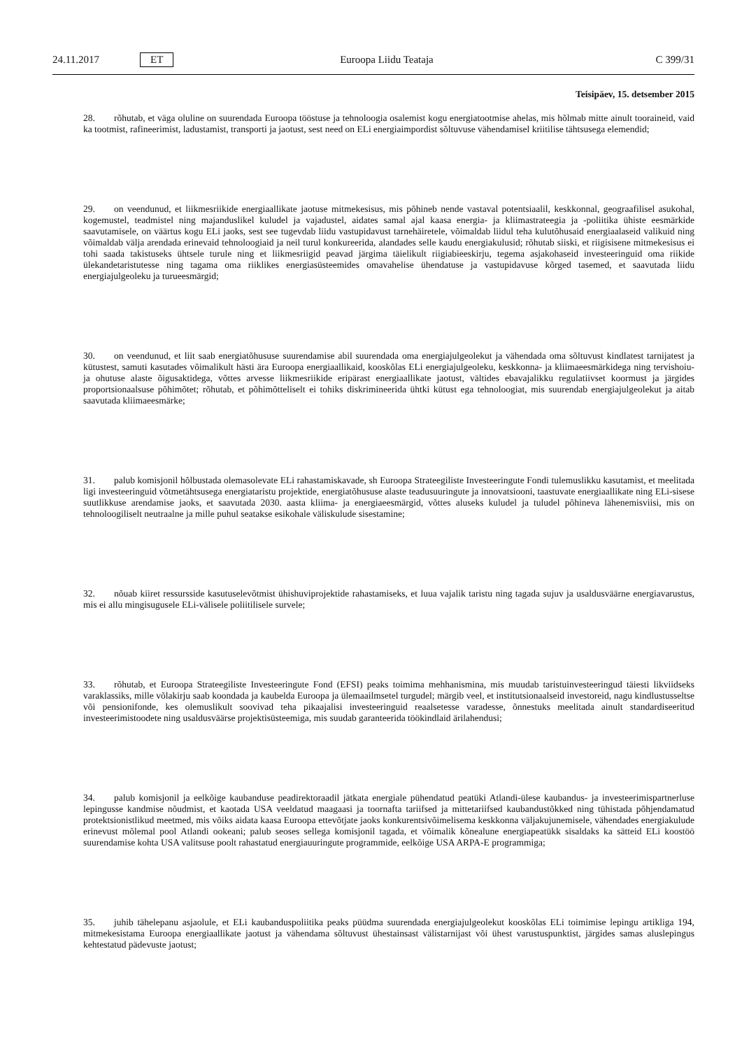24.11.2017 ET Euroopa Liidu Teataja C 399/31
Teisipäev, 15. detsember 2015
28. rõhutab, et väga oluline on suurendada Euroopa tööstuse ja tehnoloogia osalemist kogu energiatootmise ahelas, mis hõlmab mitte ainult tooraineid, vaid ka tootmist, rafineerimist, ladustamist, transporti ja jaotust, sest need on ELi energiaimpordist sõltuvuse vähendamisel kriitilise tähtsusega elemendid;
29. on veendunud, et liikmesriikide energiaallikate jaotuse mitmekesisus, mis põhineb nende vastaval potentsiaalil, keskkonnal, geograafilisel asukohal, kogemustel, teadmistel ning majanduslikel kuludel ja vajadustel, aidates samal ajal kaasa energia- ja kliimastrateegia ja -poliitika ühiste eesmärkide saavutamisele, on väärtus kogu ELi jaoks, sest see tugevdab liidu vastupidavust tarnehäiretele, võimaldab liidul teha kulutõhusaid energiaalaseid valikuid ning võimaldab välja arendada erinevaid tehnoloogiaid ja neil turul konkureerida, alandades selle kaudu energiakulusid; rõhutab siiski, et riigisisene mitmekesisus ei tohi saada takistuseks ühtsele turule ning et liikmesriigid peavad järgima täielikult riigiabieeskirju, tegema asjakohaseid investeeringuid oma riikide ülekandetaristutesse ning tagama oma riiklikes energiasüsteemides omavahelise ühendatuse ja vastupidavuse kõrged tasemed, et saavutada liidu energiajulgeoleku ja turueesmärgid;
30. on veendunud, et liit saab energiatõhususe suurendamise abil suurendada oma energiajulgeolekut ja vähendada oma sõltuvust kindlatest tarnijatest ja kütustest, samuti kasutades võimalikult hästi ära Euroopa energiaallikaid, kooskõlas ELi energiajulgeoleku, keskkonna- ja kliimaeesmärkidega ning tervishoiu- ja ohutuse alaste õigusaktidega, võttes arvesse liikmesriikide eripärast energiaallikate jaotust, vältides ebavajalikku regulatiivset koormust ja järgides proportsionaalsuse põhimõtet; rõhutab, et põhimõtteliselt ei tohiks diskrimineerida ühtki kütust ega tehnoloogiat, mis suurendab energiajulgeolekut ja aitab saavutada kliimaeesmärke;
31. palub komisjonil hõlbustada olemasolevate ELi rahastamiskavade, sh Euroopa Strateegiliste Investeeringute Fondi tulemuslikku kasutamist, et meelitada ligi investeeringuid võtmetähtsusega energiataristu projektide, energiatõhususe alaste teadusuuringute ja innovatsiooni, taastuvate energiaallikate ning ELi-sisese suutlikkuse arendamise jaoks, et saavutada 2030. aasta kliima- ja energiaeesmärgid, võttes aluseks kuludel ja tuludel põhineva lähenemisviisi, mis on tehnoloogiliselt neutraalne ja mille puhul seatakse esikohale väliskulude sisestamine;
32. nõuab kiiret ressursside kasutuselevõtmist ühishuviprojektide rahastamiseks, et luua vajalik taristu ning tagada sujuv ja usaldusväärne energiavarustus, mis ei allu mingisugusele ELi-välisele poliitilisele survele;
33. rõhutab, et Euroopa Strateegiliste Investeeringute Fond (EFSI) peaks toimima mehhanismina, mis muudab taristuinvesteeringud täiesti likviidseks varaklassiks, mille võlakirju saab koondada ja kaubelda Euroopa ja ülemaailmsetel turgudel; märgib veel, et institutsionaalseid investoreid, nagu kindlustusseltse või pensionifonde, kes olemuslikult soovivad teha pikaajalisi investeeringuid reaalsetesse varadesse, õnnestuks meelitada ainult standardiseeritud investeerimistoodete ning usaldusväärse projektisüsteemiga, mis suudab garanteerida töökindlaid ärilahendusi;
34. palub komisjonil ja eelkõige kaubanduse peadirektoraadil jätkata energiale pühendatud peatüki Atlandi-ülese kaubandus- ja investeerimispartnerluse lepingusse kandmise nõudmist, et kaotada USA veeldatud maagaasi ja toornafta tariifsed ja mittetariifsed kaubandustõkked ning tühistada põhjendamatud protektsionistlikud meetmed, mis võiks aidata kaasa Euroopa ettevõtjate jaoks konkurentsivõimelisema keskkonna väljakujunemisele, vähendades energiakulude erinevust mõlemal pool Atlandi ookeani; palub seoses sellega komisjonil tagada, et võimalik kõnealune energiapeatükk sisaldaks ka sätteid ELi koostöö suurendamise kohta USA valitsuse poolt rahastatud energiauuringute programmide, eelkõige USA ARPA-E programmiga;
35. juhib tähelepanu asjaolule, et ELi kaubanduspoliitika peaks püüdma suurendada energiajulgeolekut kooskõlas ELi toimimise lepingu artikliga 194, mitmekesistama Euroopa energiaallikate jaotust ja vähendama sõltuvust ühestainsast välistarnijast või ühest varustuspunktist, järgides samas aluslepingus kehtestatud pädevuste jaotust;